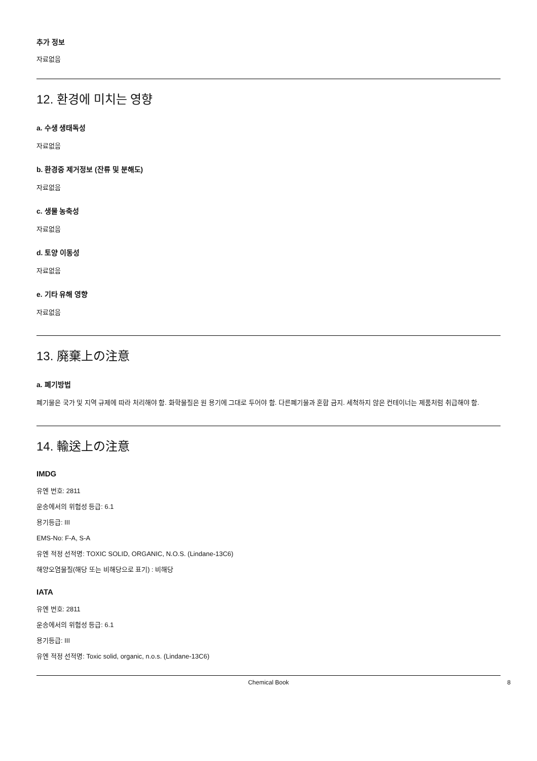추가 정보
자료없음
12. 환경에 미치는 영향
a. 수생 생태독성
자료없음
b. 환경중 제거정보 (잔류 및 분해도)
자료없음
c. 생물 농축성
자료없음
d. 토양 이동성
자료없음
e. 기타 유해 영향
자료없음
13. 廃棄上の注意
a. 폐기방법
폐기물은 국가 및 지역 규제에 따라 처리해야 함. 화학물질은 원 용기에 그대로 두어야 함. 다른폐기물과 혼합 금지. 세척하지 않은 컨테이너는 제품처럼 취급해야 함.
14. 輸送上の注意
IMDG
유엔 번호: 2811
운송에서의 위험성 등급: 6.1
용기등급: III
EMS-No: F-A, S-A
유엔 적정 선적명: TOXIC SOLID, ORGANIC, N.O.S. (Lindane-13C6)
해양오염물질(해당 또는 비해당으로 표기) : 비해당
IATA
유엔 번호: 2811
운송에서의 위험성 등급: 6.1
용기등급: III
유엔 적정 선적명: Toxic solid, organic, n.o.s. (Lindane-13C6)
Chemical Book 8